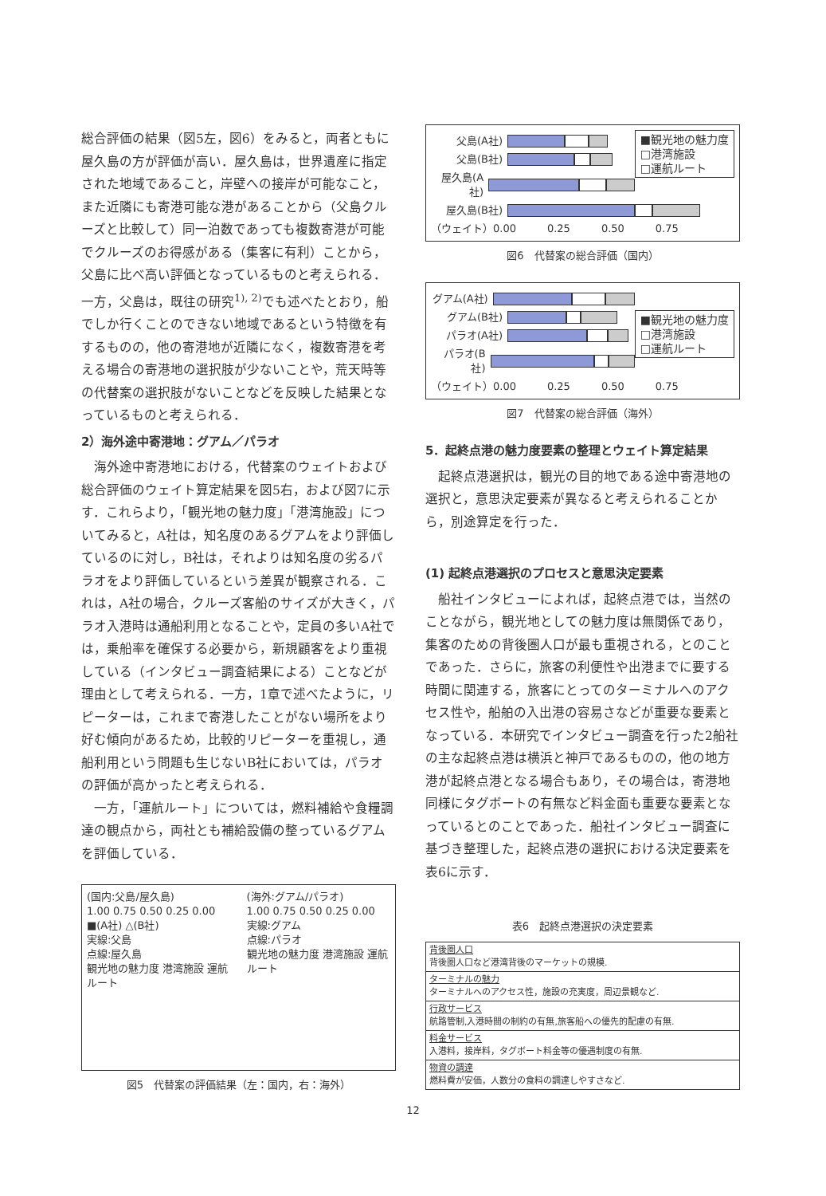総合評価の結果（図5左，図6）をみると，両者ともに屋久島の方が評価が高い．屋久島は，世界遺産に指定された地域であること，岸壁への接岸が可能なこと，また近隣にも寄港可能な港があることから（父島クルーズと比較して）同一泊数であっても複数寄港が可能でクルーズのお得感がある（集客に有利）ことから，父島に比べ高い評価となっているものと考えられる．一方，父島は，既往の研究<sup>1), 2)</sup>でも述べたとおり，船でしか行くことのできない地域であるという特徴を有するものの，他の寄港地が近隣になく，複数寄港を考える場合の寄港地の選択肢が少ないことや，荒天時等の代替案の選択肢がないことなどを反映した結果となっているものと考えられる．
2）海外途中寄港地：グアム／パラオ
　海外途中寄港地における，代替案のウェイトおよび総合評価のウェイト算定結果を図5右，および図7に示す．これらより，「観光地の魅力度」「港湾施設」についてみると，A社は，知名度のあるグアムをより評価しているのに対し，B社は，それよりは知名度の劣るパラオをより評価しているという差異が観察される．これは，A社の場合，クルーズ客船のサイズが大きく，パラオ入港時は通船利用となることや，定員の多いA社では，乗船率を確保する必要から，新規顧客をより重視している（インタビュー調査結果による）ことなどが理由として考えられる．一方，1章で述べたように，リピーターは，これまで寄港したことがない場所をより好む傾向があるため，比較的リピーターを重視し，通船利用という問題も生じないB社においては，パラオの評価が高かったと考えられる．
　一方，「運航ルート」については，燃料補給や食糧調達の観点から，両社とも補給設備の整っているグアムを評価している．
(国内:父島/屋久島)
1.00 0.75 0.50 0.25 0.00
■(A社) △(B社)
実線:父島
点線:屋久島
観光地の魅力度 港湾施設 運航ルート
(海外:グアム/パラオ)
1.00 0.75 0.50 0.25 0.00
実線:グアム
点線:パラオ
観光地の魅力度 港湾施設 運航ルート
図5　代替案の評価結果（左：国内，右：海外）
■観光地の魅力度
□港湾施設
□運航ルート
父島(A社)
父島(B社)
屋久島(A社)
屋久島(B社)
（ウェイト）0.00　　　0.25　　　0.50　　　0.75
図6　代替案の総合評価（国内）
■観光地の魅力度
□港湾施設
□運航ルート
グアム(A社)
グアム(B社)
パラオ(A社)
パラオ(B社)
（ウェイト）0.00　　　0.25　　　0.50　　　0.75
図7　代替案の総合評価（海外）
5．起終点港の魅力度要素の整理とウェイト算定結果
　起終点港選択は，観光の目的地である途中寄港地の選択と，意思決定要素が異なると考えられることから，別途算定を行った．
(1) 起終点港選択のプロセスと意思決定要素
　船社インタビューによれば，起終点港では，当然のことながら，観光地としての魅力度は無関係であり，集客のための背後圏人口が最も重視される，とのことであった．さらに，旅客の利便性や出港までに要する時間に関連する，旅客にとってのターミナルへのアクセス性や，船舶の入出港の容易さなどが重要な要素となっている．本研究でインタビュー調査を行った2船社の主な起終点港は横浜と神戸であるものの，他の地方港が起終点港となる場合もあり，その場合は，寄港地同様にタグボートの有無など料金面も重要な要素となっているとのことであった．船社インタビュー調査に基づき整理した，起終点港の選択における決定要素を表6に示す．
表6　起終点港選択の決定要素
| 背後圏人口 背後圏人口など港湾背後のマーケットの規模. |
| ターミナルの魅力 ターミナルへのアクセス性，施設の充実度，周辺景観など. |
| 行政サービス 航路管制,入港時間の制約の有無,旅客船への優先的配慮の有無. |
| 料金サービス 入港料，接岸料，タグボート料金等の優遇制度の有無. |
| 物資の調達 燃料費が安価，人数分の食料の調達しやすさなど. |
12